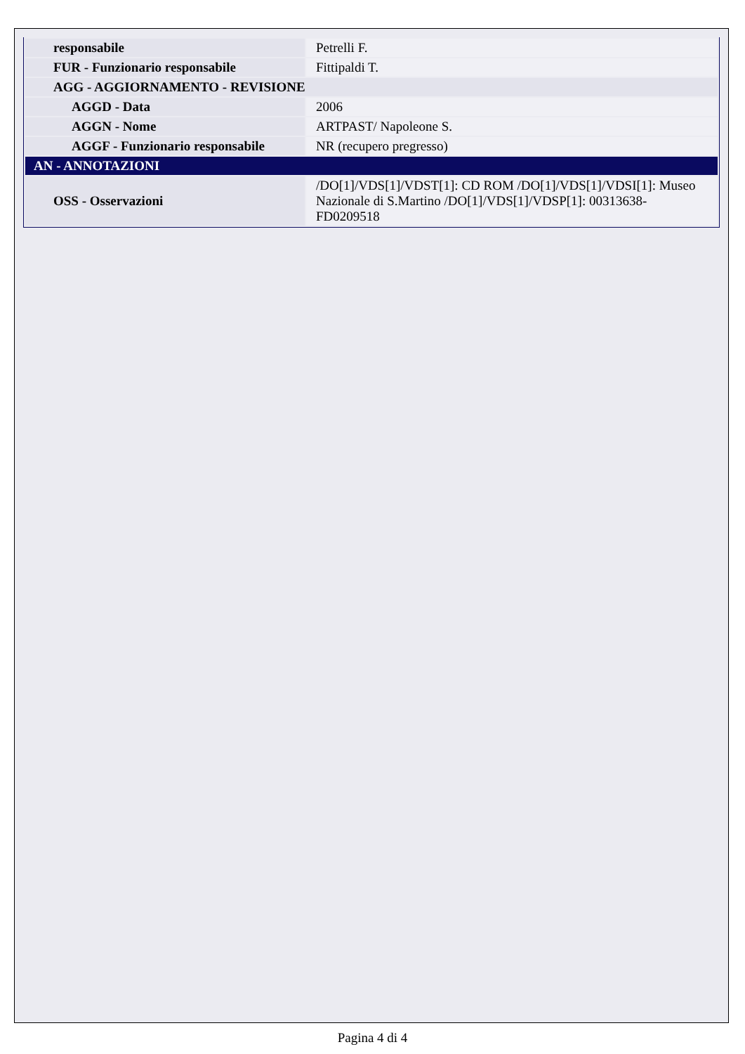| responsabile | Petrelli F. |
| FUR - Funzionario responsabile | Fittipaldi T. |
| AGG - AGGIORNAMENTO - REVISIONE | |
| AGGD - Data | 2006 |
| AGGN - Nome | ARTPAST/ Napoleone S. |
| AGGF - Funzionario responsabile | NR (recupero pregresso) |
| AN - ANNOTAZIONI | |
| OSS - Osservazioni | /DO[1]/VDS[1]/VDST[1]: CD ROM /DO[1]/VDS[1]/VDSI[1]: Museo Nazionale di S.Martino /DO[1]/VDS[1]/VDSP[1]: 00313638-FD0209518 |
Pagina 4 di 4